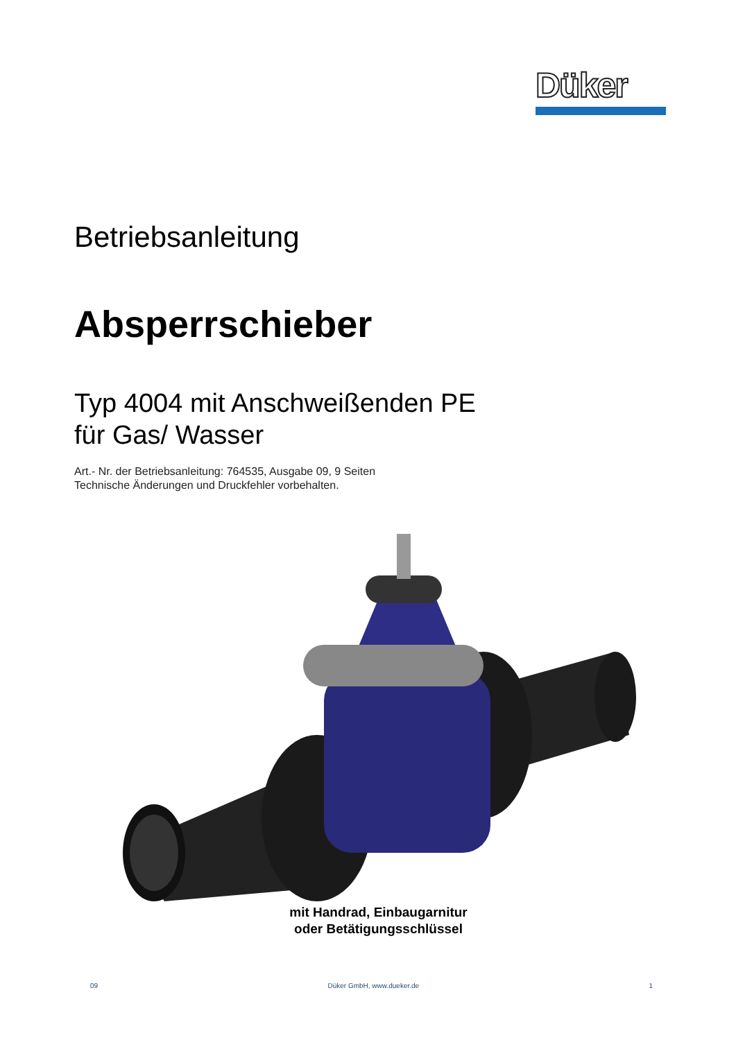Düker
Betriebsanleitung
Absperrschieber
Typ 4004 mit Anschweißenden PE
für Gas/ Wasser
Art.- Nr. der Betriebsanleitung: 764535, Ausgabe 09, 9 Seiten
Technische Änderungen und Druckfehler vorbehalten.
mit Handrad, Einbaugarnitur
oder Betätigungsschlüssel
09 Düker GmbH, www.dueker.de 1